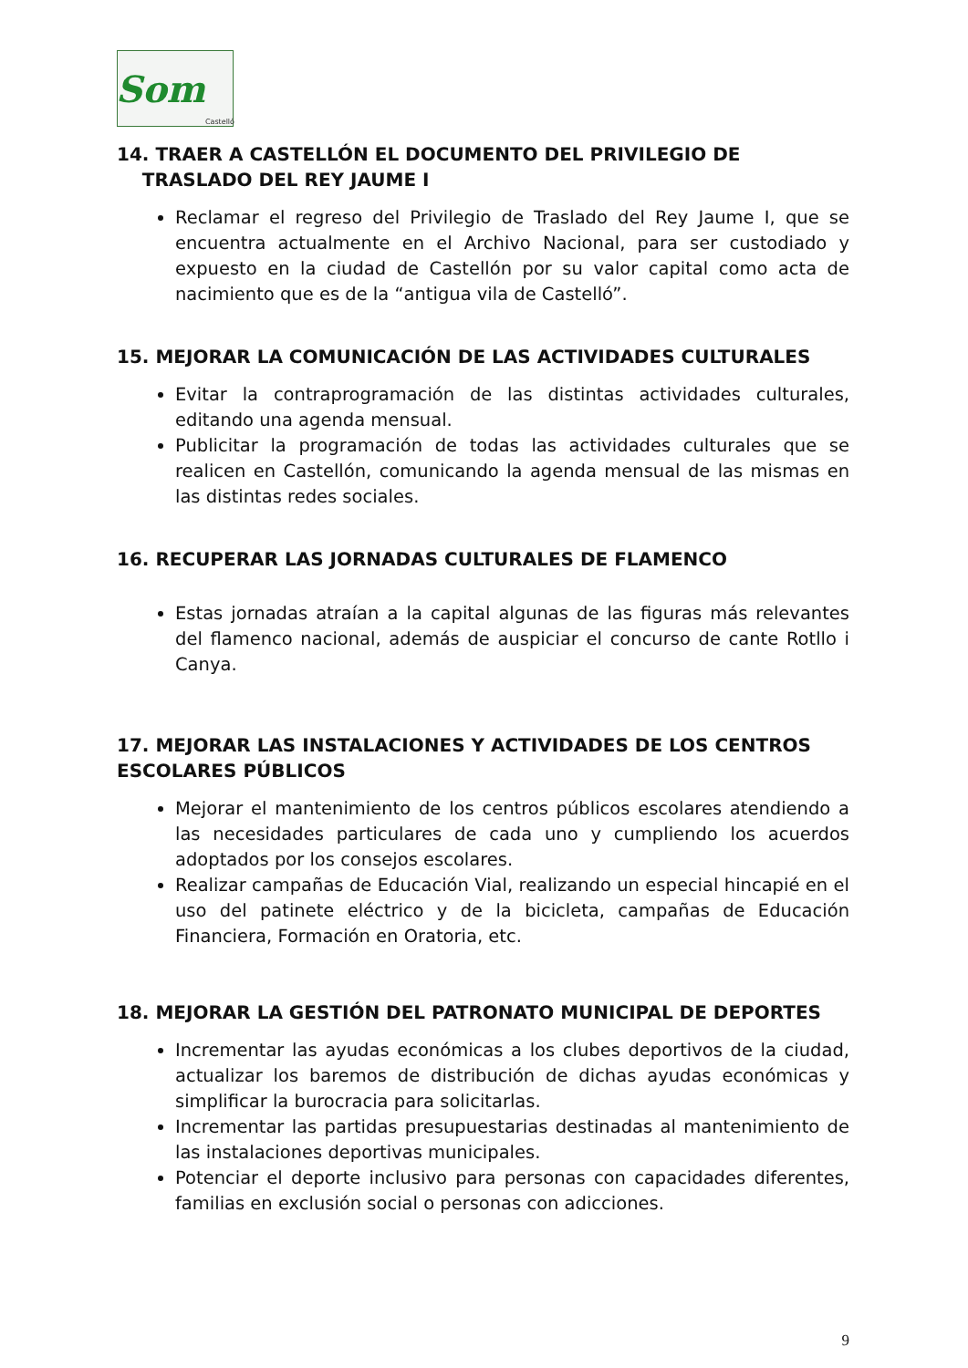Som Castelló
14. TRAER A CASTELLÓN EL DOCUMENTO DEL PRIVILEGIO DE
TRASLADO DEL REY JAUME I
Reclamar el regreso del Privilegio de Traslado del Rey Jaume I, que se encuentra actualmente en el Archivo Nacional, para ser custodiado y expuesto en la ciudad de Castellón por su valor capital como acta de nacimiento que es de la “antigua vila de Castelló”.
15. MEJORAR LA COMUNICACIÓN DE LAS ACTIVIDADES CULTURALES
Evitar la contraprogramación de las distintas actividades culturales, editando una agenda mensual.
Publicitar la programación de todas las actividades culturales que se realicen en Castellón, comunicando la agenda mensual de las mismas en las distintas redes sociales.
16. RECUPERAR LAS JORNADAS CULTURALES DE FLAMENCO
Estas jornadas atraían a la capital algunas de las figuras más relevantes del flamenco nacional, además de auspiciar el concurso de cante Rotllo i Canya.
17. MEJORAR LAS INSTALACIONES Y ACTIVIDADES DE LOS CENTROS ESCOLARES PÚBLICOS
Mejorar el mantenimiento de los centros públicos escolares atendiendo a las necesidades particulares de cada uno y cumpliendo los acuerdos adoptados por los consejos escolares.
Realizar campañas de Educación Vial, realizando un especial hincapié en el uso del patinete eléctrico y de la bicicleta, campañas de Educación Financiera, Formación en Oratoria, etc.
18. MEJORAR LA GESTIÓN DEL PATRONATO MUNICIPAL DE DEPORTES
Incrementar las ayudas económicas a los clubes deportivos de la ciudad, actualizar los baremos de distribución de dichas ayudas económicas y simplificar la burocracia para solicitarlas.
Incrementar las partidas presupuestarias destinadas al mantenimiento de las instalaciones deportivas municipales.
Potenciar el deporte inclusivo para personas con capacidades diferentes, familias en exclusión social o personas con adicciones.
9